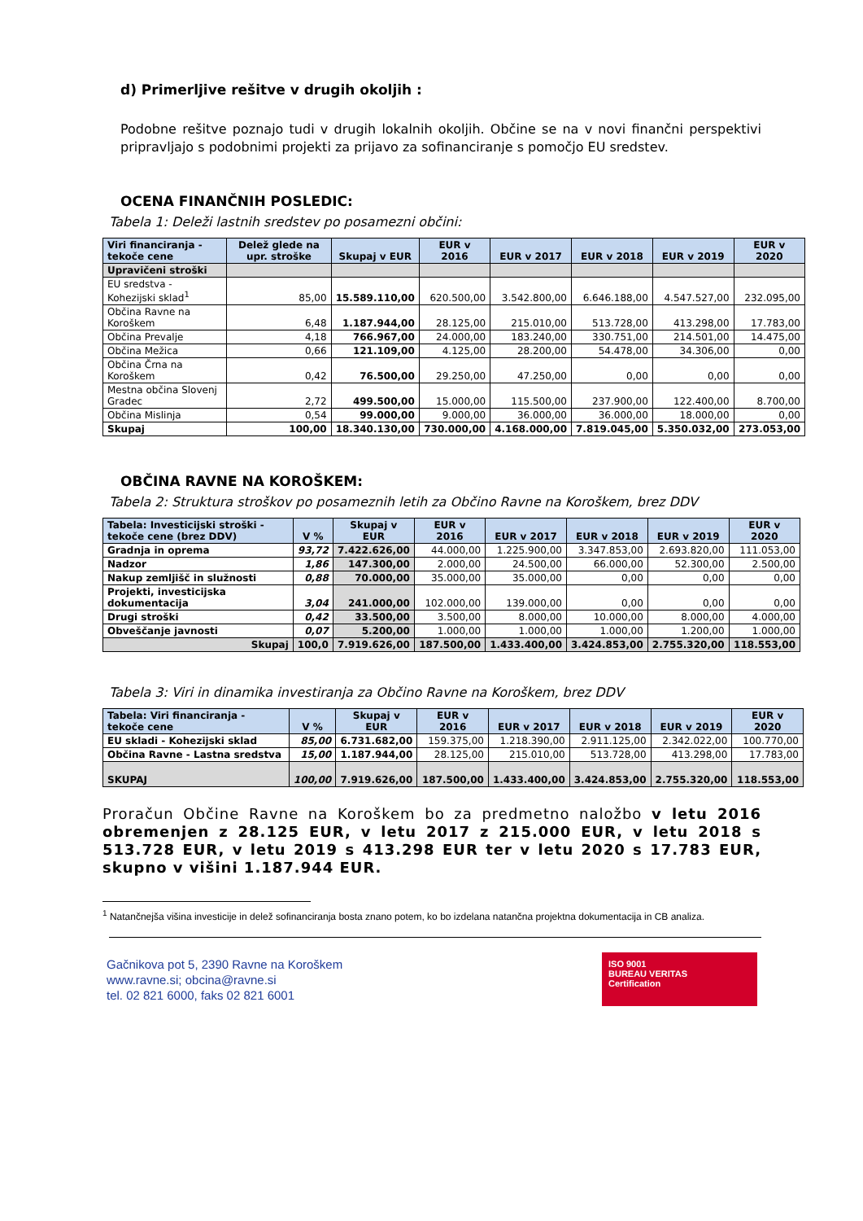d) Primerljive rešitve v drugih okoljih :
Podobne rešitve poznajo tudi v drugih lokalnih okoljih. Občine se na v novi finančni perspektivi pripravljajo s podobnimi projekti za prijavo za sofinanciranje s pomočjo EU sredstev.
OCENA FINANČNIH POSLEDIC:
Tabela 1: Deleži lastnih sredstev po posamezni občini:
| Viri financiranja - tekoče cene | Delež glede na upr. stroške | Skupaj v EUR | EUR v 2016 | EUR v 2017 | EUR v 2018 | EUR v 2019 | EUR v 2020 |
| --- | --- | --- | --- | --- | --- | --- | --- |
| Upravičeni stroški | | | | | | | |
| EU sredstva - Kohezijski sklad<sup>1</sup> | 85,00 | 15.589.110,00 | 620.500,00 | 3.542.800,00 | 6.646.188,00 | 4.547.527,00 | 232.095,00 |
| Občina Ravne na Koroškem | 6,48 | 1.187.944,00 | 28.125,00 | 215.010,00 | 513.728,00 | 413.298,00 | 17.783,00 |
| Občina Prevalje | 4,18 | 766.967,00 | 24.000,00 | 183.240,00 | 330.751,00 | 214.501,00 | 14.475,00 |
| Občina Mežica | 0,66 | 121.109,00 | 4.125,00 | 28.200,00 | 54.478,00 | 34.306,00 | 0,00 |
| Občina Črna na Koroškem | 0,42 | 76.500,00 | 29.250,00 | 47.250,00 | 0,00 | 0,00 | 0,00 |
| Mestna občina Slovenj Gradec | 2,72 | 499.500,00 | 15.000,00 | 115.500,00 | 237.900,00 | 122.400,00 | 8.700,00 |
| Občina Mislinja | 0,54 | 99.000,00 | 9.000,00 | 36.000,00 | 36.000,00 | 18.000,00 | 0,00 |
| Skupaj | 100,00 | 18.340.130,00 | 730.000,00 | 4.168.000,00 | 7.819.045,00 | 5.350.032,00 | 273.053,00 |
OBČINA RAVNE NA KOROŠKEM:
Tabela 2: Struktura stroškov po posameznih letih za Občino Ravne na Koroškem, brez DDV
| Tabela: Investicijski stroški - tekoče cene (brez DDV) | V % | Skupaj v EUR | EUR v 2016 | EUR v 2017 | EUR v 2018 | EUR v 2019 | EUR v 2020 |
| --- | --- | --- | --- | --- | --- | --- | --- |
| Gradnja in oprema | 93,72 | 7.422.626,00 | 44.000,00 | 1.225.900,00 | 3.347.853,00 | 2.693.820,00 | 111.053,00 |
| Nadzor | 1,86 | 147.300,00 | 2.000,00 | 24.500,00 | 66.000,00 | 52.300,00 | 2.500,00 |
| Nakup zemljišč in služnosti | 0,88 | 70.000,00 | 35.000,00 | 35.000,00 | 0,00 | 0,00 | 0,00 |
| Projekti, investicijska dokumentacija | 3,04 | 241.000,00 | 102.000,00 | 139.000,00 | 0,00 | 0,00 | 0,00 |
| Drugi stroški | 0,42 | 33.500,00 | 3.500,00 | 8.000,00 | 10.000,00 | 8.000,00 | 4.000,00 |
| Obveščanje javnosti | 0,07 | 5.200,00 | 1.000,00 | 1.000,00 | 1.000,00 | 1.200,00 | 1.000,00 |
| Skupaj | 100,0 | 7.919.626,00 | 187.500,00 | 1.433.400,00 | 3.424.853,00 | 2.755.320,00 | 118.553,00 |
Tabela 3: Viri in dinamika investiranja za Občino Ravne na Koroškem, brez DDV
| Tabela: Viri financiranja - tekoče cene | V % | Skupaj v EUR | EUR v 2016 | EUR v 2017 | EUR v 2018 | EUR v 2019 | EUR v 2020 |
| --- | --- | --- | --- | --- | --- | --- | --- |
| EU skladi - Kohezijski sklad | 85,00 | 6.731.682,00 | 159.375,00 | 1.218.390,00 | 2.911.125,00 | 2.342.022,00 | 100.770,00 |
| Občina Ravne - Lastna sredstva | 15,00 | 1.187.944,00 | 28.125,00 | 215.010,00 | 513.728,00 | 413.298,00 | 17.783,00 |
| SKUPAJ | 100,00 | 7.919.626,00 | 187.500,00 | 1.433.400,00 | 3.424.853,00 | 2.755.320,00 | 118.553,00 |
Proračun Občine Ravne na Koroškem bo za predmetno naložbo v letu 2016 obremenjen z 28.125 EUR, v letu 2017 z 215.000 EUR, v letu 2018 s 513.728 EUR, v letu 2019 s 413.298 EUR ter v letu 2020 s 17.783 EUR, skupno v višini 1.187.944 EUR.
<sup>1</sup> Natančnejša višina investicije in delež sofinanciranja bosta znano potem, ko bo izdelana natančna projektna dokumentacija in CB analiza.
Gačnikova pot 5, 2390 Ravne na Koroškem
www.ravne.si; obcina@ravne.si
tel. 02 821 6000, faks 02 821 6001
ISO 9001
BUREAU VERITAS
Certification